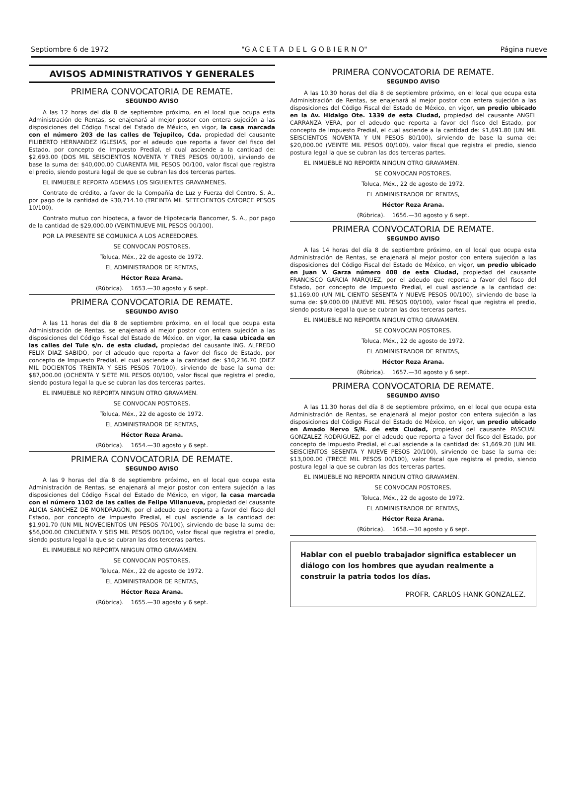Septiombre 6 de 1972 "G A C E T A D E L G O B I E R N O" Página nueve
AVISOS ADMINISTRATIVOS Y GENERALES
PRIMERA CONVOCATORIA DE REMATE.
SEGUNDO AVISO
A las 12 horas del día 8 de septiembre próximo, en el local que ocupa esta Administración de Rentas, se enajenará al mejor postor con entera sujeción a las disposiciones del Código Fiscal del Estado de México, en vigor, la casa marcada con el número 203 de las calles de Tejupilco, Cda. propiedad del causante FILIBERTO HERNANDEZ IGLESIAS, por el adeudo que reporta a favor del fisco del Estado, por concepto de Impuesto Predial, el cual asciende a la cantidad de: $2,693.00 (DOS MIL SEISCIENTOS NOVENTA Y TRES PESOS 00/100), sirviendo de base la suma de: $40,000.00 CUARENTA MIL PESOS 00/100, valor fiscal que registra el predio, siendo postura legal de que se cubran las dos terceras partes.
EL INMUEBLE REPORTA ADEMAS LOS SIGUIENTES GRAVAMENES.
Contrato de crédito, a favor de la Compañía de Luz y Fuerza del Centro, S. A., por pago de la cantidad de $30,714.10 (TREINTA MIL SETECIENTOS CATORCE PESOS 10/100).
Contrato mutuo con hipoteca, a favor de Hipotecaria Bancomer, S. A., por pago de la cantidad de $29,000.00 (VEINTINUEVE MIL PESOS 00/100).
POR LA PRESENTE SE COMUNICA A LOS ACREEDORES.
SE CONVOCAN POSTORES.
Toluca, Méx., 22 de agosto de 1972.
EL ADMINISTRADOR DE RENTAS,
Héctor Reza Arana.
(Rúbrica). 1653.—30 agosto y 6 sept.
PRIMERA CONVOCATORIA DE REMATE.
SEGUNDO AVISO
A las 11 horas del día 8 de septiembre próximo, en el local que ocupa esta Administración de Rentas, se enajenará al mejor postor con entera sujeción a las disposiciones del Código Fiscal del Estado de México, en vigor, la casa ubicada en las calles del Tule s/n. de esta ciudad, propiedad del causante ING. ALFREDO FELIX DIAZ SABIDO, por el adeudo que reporta a favor del fisco de Estado, por concepto de Impuesto Predial, el cual asciende a la cantidad de: $10,236.70 (DIEZ MIL DOCIENTOS TREINTA Y SEIS PESOS 70/100), sirviendo de base la suma de: $87,000.00 (OCHENTA Y SIETE MIL PESOS 00/100, valor fiscal que registra el predio, siendo postura legal la que se cubran las dos terceras partes.
EL INMUEBLE NO REPORTA NINGUN OTRO GRAVAMEN.
SE CONVOCAN POSTORES.
Toluca, Méx., 22 de agosto de 1972.
EL ADMINISTRADOR DE RENTAS,
Héctor Reza Arana.
(Rúbrica). 1654.—30 agosto y 6 sept.
PRIMERA CONVOCATORIA DE REMATE.
SEGUNDO AVISO
A las 9 horas del día 8 de septiembre próximo, en el local que ocupa esta Administración de Rentas, se enajenará al mejor postor con entera sujeción a las disposiciones del Código Fiscal del Estado de México, en vigor, la casa marcada con el número 1102 de las calles de Felipe Villanueva, propiedad del causante ALICIA SANCHEZ DE MONDRAGON, por el adeudo que reporta a favor del fisco del Estado, por concepto de Impuesto Predial, el cual asciende a la cantidad de: $1,901.70 (UN MIL NOVECIENTOS UN PESOS 70/100), sirviendo de base la suma de: $56,000.00 CINCUENTA Y SEIS MIL PESOS 00/100, valor fiscal que registra el predio, siendo postura legal la que se cubran las dos terceras partes.
EL INMUEBLE NO REPORTA NINGUN OTRO GRAVAMEN.
SE CONVOCAN POSTORES.
Toluca, Méx., 22 de agosto de 1972.
EL ADMINISTRADOR DE RENTAS,
Héctor Reza Arana.
(Rúbrica). 1655.—30 agosto y 6 sept.
PRIMERA CONVOCATORIA DE REMATE.
SEGUNDO AVISO
A las 10.30 horas del día 8 de septiembre próximo, en el local que ocupa esta Administración de Rentas, se enajenará al mejor postor con entera sujeción a las disposiciones del Código Fiscal del Estado de México, en vigor, un predio ubicado en la Av. Hidalgo Ote. 1339 de esta Ciudad, propiedad del causante ANGEL CARRANZA VERA, por el adeudo que reporta a favor del fisco del Estado, por concepto de Impuesto Predial, el cual asciende a la cantidad de: $1,691.80 (UN MIL SEISCIENTOS NOVENTA Y UN PESOS 80/100), sirviendo de base la suma de: $20,000.00 (VEINTE MIL PESOS 00/100), valor fiscal que registra el predio, siendo postura legal la que se cubran las dos terceras partes.
EL INMUEBLE NO REPORTA NINGUN OTRO GRAVAMEN.
SE CONVOCAN POSTORES.
Toluca, Méx., 22 de agosto de 1972.
EL ADMINISTRADOR DE RENTAS,
Héctor Reza Arana.
(Rúbrica). 1656.—30 agosto y 6 sept.
PRIMERA CONVOCATORIA DE REMATE.
SEGUNDO AVISO
A las 14 horas del día 8 de septiembre próximo, en el local que ocupa esta Administración de Rentas, se enajenará al mejor postor con entera sujeción a las disposiciones del Código Fiscal del Estado de México, en vigor, un predio ubicado en Juan V. Garza número 408 de esta Ciudad, propiedad del causante FRANCISCO GARCIA MARQUEZ, por el adeudo que reporta a favor del fisco del Estado, por concepto de Impuesto Predial, el cual asciende a la cantidad de: $1,169.00 (UN MIL CIENTO SESENTA Y NUEVE PESOS 00/100), sirviendo de base la suma de: $9,000.00 (NUEVE MIL PESOS 00/100), valor fiscal que registra el predio, siendo postura legal la que se cubran las dos terceras partes.
EL INMUEBLE NO REPORTA NINGUN OTRO GRAVAMEN.
SE CONVOCAN POSTORES.
Toluca, Méx., 22 de agosto de 1972.
EL ADMINISTRADOR DE RENTAS,
Héctor Reza Arana.
(Rúbrica). 1657.—30 agosto y 6 sept.
PRIMERA CONVOCATORIA DE REMATE.
SEGUNDO AVISO
A las 11.30 horas del día 8 de septiembre próximo, en el local que ocupa esta Administración de Rentas, se enajenará al mejor postor con entera sujeción a las disposiciones del Código Fiscal del Estado de México, en vigor, un predio ubicado en Amado Nervo S/N. de esta Ciudad, propiedad del causante PASCUAL GONZALEZ RODRIGUEZ, por el adeudo que reporta a favor del fisco del Estado, por concepto de Impuesto Predial, el cual asciende a la cantidad de: $1,669.20 (UN MIL SEISCIENTOS SESENTA Y NUEVE PESOS 20/100), sirviendo de base la suma de: $13,000.00 (TRECE MIL PESOS 00/100), valor fiscal que registra el predio, siendo postura legal la que se cubran las dos terceras partes.
EL INMUEBLE NO REPORTA NINGUN OTRO GRAVAMEN.
SE CONVOCAN POSTORES.
Toluca, Méx., 22 de agosto de 1972.
EL ADMINISTRADOR DE RENTAS,
Héctor Reza Arana.
(Rúbrica). 1658.—30 agosto y 6 sept.
Hablar con el pueblo trabajador significa establecer un diálogo con los hombres que ayudan realmente a construir la patria todos los días.
PROFR. CARLOS HANK GONZALEZ.